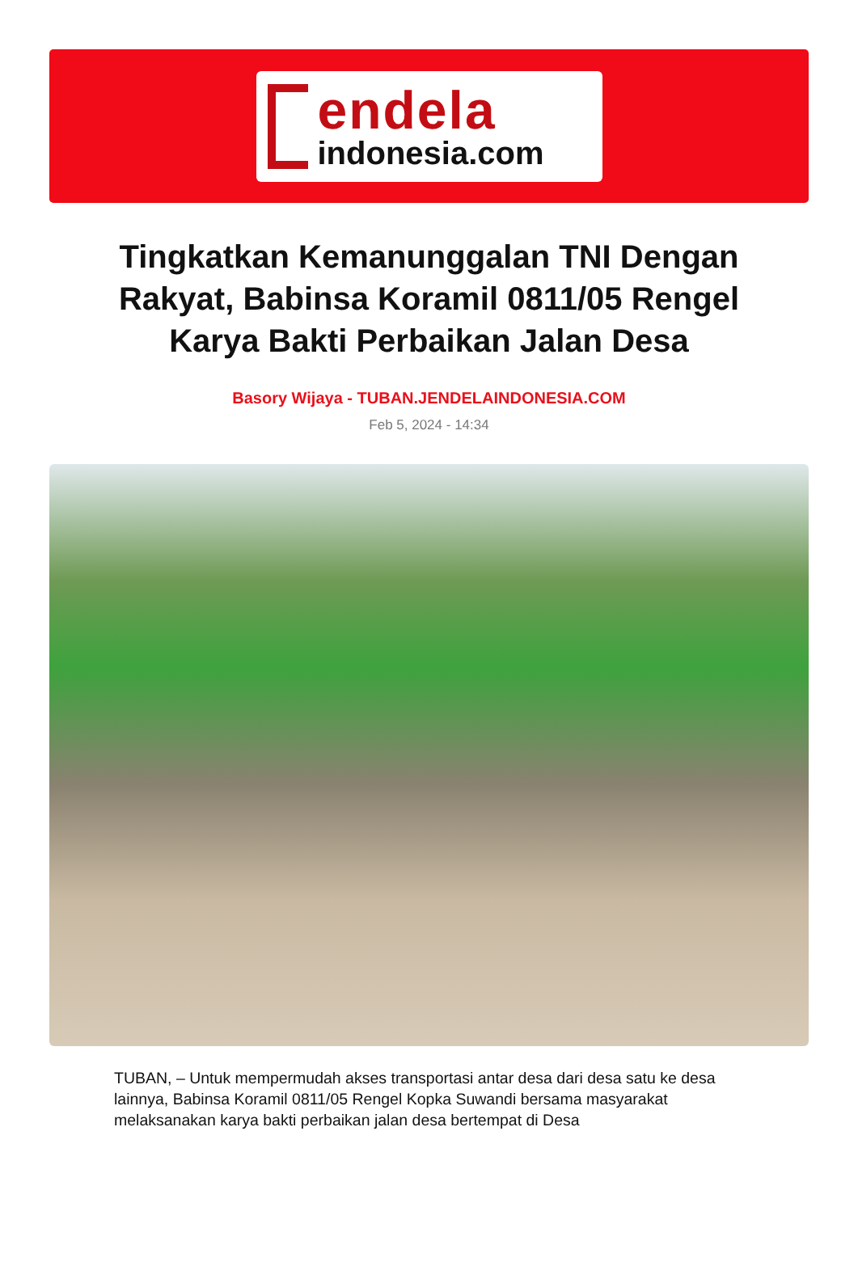endela
indonesia.com
Tingkatkan Kemanunggalan TNI Dengan Rakyat, Babinsa Koramil 0811/05 Rengel Karya Bakti Perbaikan Jalan Desa
Basory Wijaya - TUBAN.JENDELAINDONESIA.COM
Feb 5, 2024 - 14:34
TUBAN, – Untuk mempermudah akses transportasi antar desa dari desa satu ke desa lainnya, Babinsa Koramil 0811/05 Rengel Kopka Suwandi bersama masyarakat melaksanakan karya bakti perbaikan jalan desa bertempat di Desa